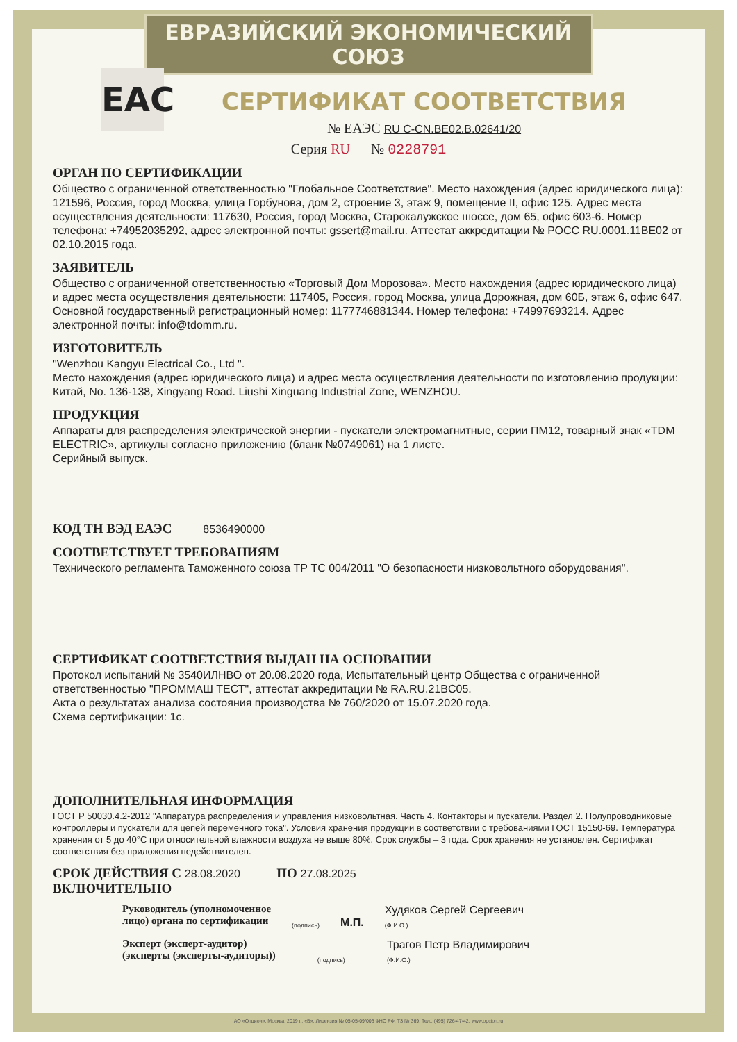ЕВРАЗИЙСКИЙ ЭКОНОМИЧЕСКИЙ СОЮЗ
ЕАС
СЕРТИФИКАТ СООТВЕТСТВИЯ
№ ЕАЭС RU C-CN.BE02.B.02641/20
Серия RU № 0228791
ОРГАН ПО СЕРТИФИКАЦИИ
Общество с ограниченной ответственностью "Глобальное Соответствие". Место нахождения (адрес юридического лица): 121596, Россия, город Москва, улица Горбунова, дом 2, строение 3, этаж 9, помещение II, офис 125. Адрес места осуществления деятельности: 117630, Россия, город Москва, Старокалужское шоссе, дом 65, офис 603-6. Номер телефона: +74952035292, адрес электронной почты: gssert@mail.ru. Аттестат аккредитации № РОСС RU.0001.11BE02 от 02.10.2015 года.
ЗАЯВИТЕЛЬ
Общество с ограниченной ответственностью «Торговый Дом Морозова». Место нахождения (адрес юридического лица) и адрес места осуществления деятельности: 117405, Россия, город Москва, улица Дорожная, дом 60Б, этаж 6, офис 647. Основной государственный регистрационный номер: 1177746881344. Номер телефона: +74997693214. Адрес электронной почты: info@tdomm.ru.
ИЗГОТОВИТЕЛЬ
"Wenzhou Kangyu Electrical Co., Ltd ".
Место нахождения (адрес юридического лица) и адрес места осуществления деятельности по изготовлению продукции: Китай, No. 136-138, Xingyang Road. Liushi Xinguang Industrial Zone, WENZHOU.
ПРОДУКЦИЯ
Аппараты для распределения электрической энергии - пускатели электромагнитные, серии ПМ12, товарный знак «TDM ELECTRIC», артикулы согласно приложению (бланк №0749061) на 1 листе.
Серийный выпуск.
КОД ТН ВЭД ЕАЭС 8536490000
СООТВЕТСТВУЕТ ТРЕБОВАНИЯМ
Технического регламента Таможенного союза ТР ТС 004/2011 "О безопасности низковольтного оборудования".
СЕРТИФИКАТ СООТВЕТСТВИЯ ВЫДАН НА ОСНОВАНИИ
Протокол испытаний № 3540ИЛНВО от 20.08.2020 года, Испытательный центр Общества с ограниченной ответственностью "ПРОММАШ ТЕСТ", аттестат аккредитации № RA.RU.21BC05.
Акта о результатах анализа состояния производства № 760/2020 от 15.07.2020 года.
Схема сертификации: 1с.
ДОПОЛНИТЕЛЬНАЯ ИНФОРМАЦИЯ
ГОСТ Р 50030.4.2-2012 "Аппаратура распределения и управления низковольтная. Часть 4. Контакторы и пускатели. Раздел 2. Полупроводниковые контроллеры и пускатели для цепей переменного тока". Условия хранения продукции в соответствии с требованиями ГОСТ 15150-69. Температура хранения от 5 до 40°С при относительной влажности воздуха не выше 80%. Срок службы – 3 года. Срок хранения не установлен. Сертификат соответствия без приложения недействителен.
СРОК ДЕЙСТВИЯ С 28.08.2020 ПО 27.08.2025
ВКЛЮЧИТЕЛЬНО
Руководитель (уполномоченное
лицо) органа по сертификации
(подпись)
М.П.
Худяков Сергей Сергеевич
(Ф.И.О.)
Эксперт (эксперт-аудитор)
(эксперты (эксперты-аудиторы))
(подпись)
Трагов Петр Владимирович
(Ф.И.О.)
АО «Опцион», Москва, 2019 г., «Б». Лицензия № 05-05-09/003 ФНС РФ. ТЗ № 369. Тел.: (495) 726-47-42, www.opcion.ru